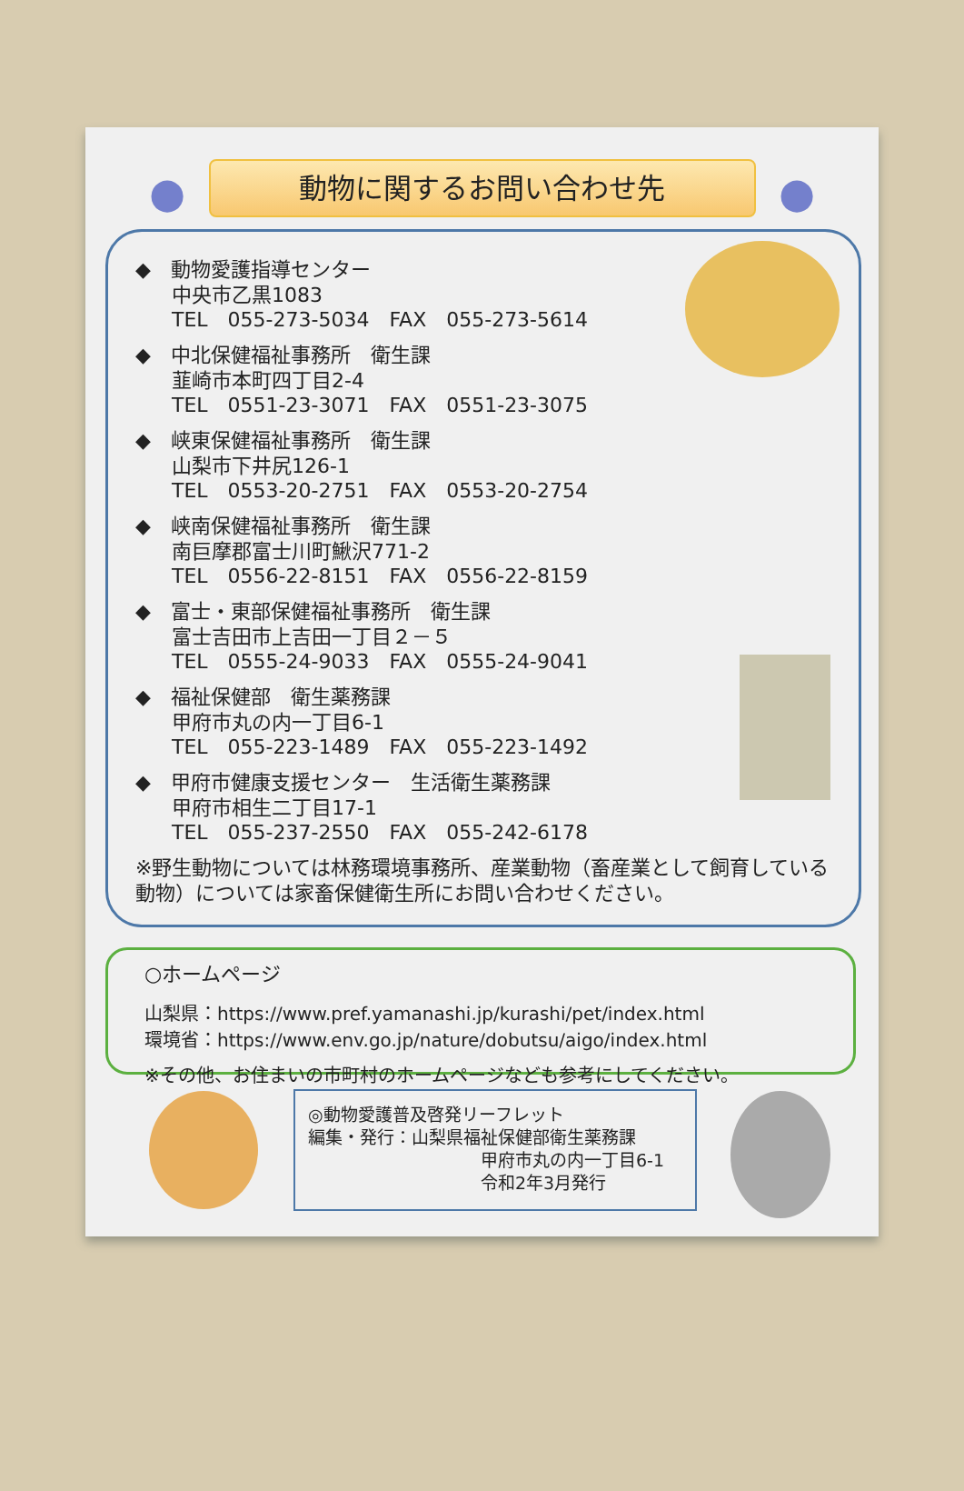● ●
動物に関するお問い合わせ先
◆　動物愛護指導センター
中央市乙黒1083
TEL　055-273-5034　FAX　055-273-5614
◆　中北保健福祉事務所　衛生課
韮崎市本町四丁目2-4
TEL　0551-23-3071　FAX　0551-23-3075
◆　峡東保健福祉事務所　衛生課
山梨市下井尻126-1
TEL　0553-20-2751　FAX　0553-20-2754
◆　峡南保健福祉事務所　衛生課
南巨摩郡富士川町鰍沢771-2
TEL　0556-22-8151　FAX　0556-22-8159
◆　富士・東部保健福祉事務所　衛生課
富士吉田市上吉田一丁目２－５
TEL　0555-24-9033　FAX　0555-24-9041
◆　福祉保健部　衛生薬務課
甲府市丸の内一丁目6-1
TEL　055-223-1489　FAX　055-223-1492
◆　甲府市健康支援センター　生活衛生薬務課
甲府市相生二丁目17-1
TEL　055-237-2550　FAX　055-242-6178
※野生動物については林務環境事務所、産業動物（畜産業として飼育している動物）については家畜保健衛生所にお問い合わせください。
○ホームページ
山梨県：https://www.pref.yamanashi.jp/kurashi/pet/index.html
環境省：https://www.env.go.jp/nature/dobutsu/aigo/index.html
※その他、お住まいの市町村のホームページなども参考にしてください。
◎動物愛護普及啓発リーフレット
編集・発行：山梨県福祉保健部衛生薬務課
甲府市丸の内一丁目6-1
令和2年3月発行